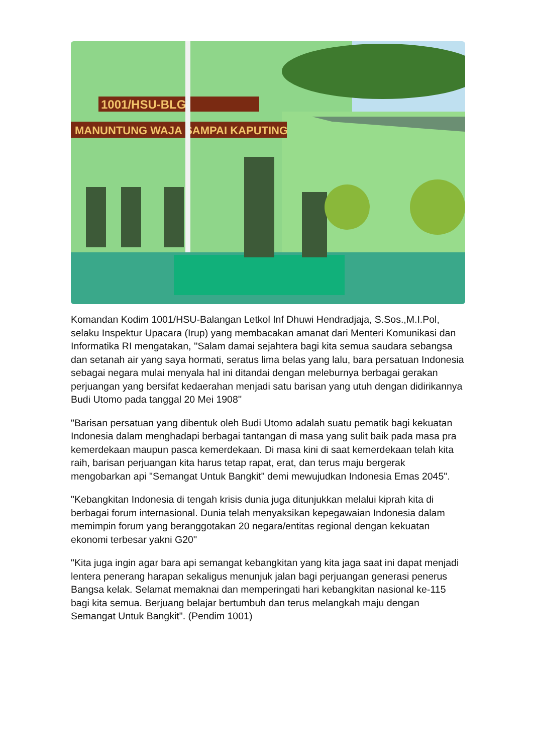1001/HSU-BLG
MANUNTUNG WAJA SAMPAI KAPUTING
Komandan Kodim 1001/HSU-Balangan Letkol Inf Dhuwi Hendradjaja, S.Sos.,M.I.Pol, selaku Inspektur Upacara (Irup) yang membacakan amanat dari Menteri Komunikasi dan Informatika RI mengatakan, ''Salam damai sejahtera bagi kita semua saudara sebangsa dan setanah air yang saya hormati, seratus lima belas yang lalu, bara persatuan Indonesia sebagai negara mulai menyala hal ini ditandai dengan meleburnya berbagai gerakan perjuangan yang bersifat kedaerahan menjadi satu barisan yang utuh dengan didirikannya Budi Utomo pada tanggal 20 Mei 1908''
"Barisan persatuan yang dibentuk oleh Budi Utomo adalah suatu pematik bagi kekuatan Indonesia dalam menghadapi berbagai tantangan di masa yang sulit baik pada masa pra kemerdekaan maupun pasca kemerdekaan. Di masa kini di saat kemerdekaan telah kita raih, barisan perjuangan kita harus tetap rapat, erat, dan terus maju bergerak mengobarkan api "Semangat Untuk Bangkit" demi mewujudkan Indonesia Emas 2045".
"Kebangkitan Indonesia di tengah krisis dunia juga ditunjukkan melalui kiprah kita di berbagai forum internasional. Dunia telah menyaksikan kepegawaian Indonesia dalam memimpin forum yang beranggotakan 20 negara/entitas regional dengan kekuatan ekonomi terbesar yakni G20''
"Kita juga ingin agar bara api semangat kebangkitan yang kita jaga saat ini dapat menjadi lentera penerang harapan sekaligus menunjuk jalan bagi perjuangan generasi penerus Bangsa kelak. Selamat memaknai dan memperingati hari kebangkitan nasional ke-115 bagi kita semua. Berjuang belajar bertumbuh dan terus melangkah maju dengan Semangat Untuk Bangkit". (Pendim 1001)